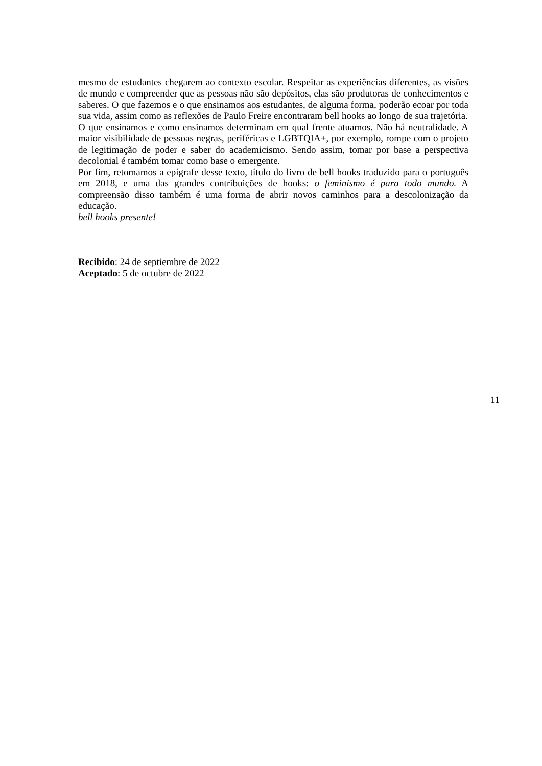mesmo de estudantes chegarem ao contexto escolar. Respeitar as experiências diferentes, as visões de mundo e compreender que as pessoas não são depósitos, elas são produtoras de conhecimentos e saberes. O que fazemos e o que ensinamos aos estudantes, de alguma forma, poderão ecoar por toda sua vida, assim como as reflexões de Paulo Freire encontraram bell hooks ao longo de sua trajetória.
O que ensinamos e como ensinamos determinam em qual frente atuamos. Não há neutralidade. A maior visibilidade de pessoas negras, periféricas e LGBTQIA+, por exemplo, rompe com o projeto de legitimação de poder e saber do academicismo. Sendo assim, tomar por base a perspectiva decolonial é também tomar como base o emergente.
Por fim, retomamos a epígrafe desse texto, título do livro de bell hooks traduzido para o português em 2018, e uma das grandes contribuições de hooks: o feminismo é para todo mundo. A compreensão disso também é uma forma de abrir novos caminhos para a descolonização da educação.
bell hooks presente!
Recibido: 24 de septiembre de 2022
Aceptado: 5 de octubre de 2022
11